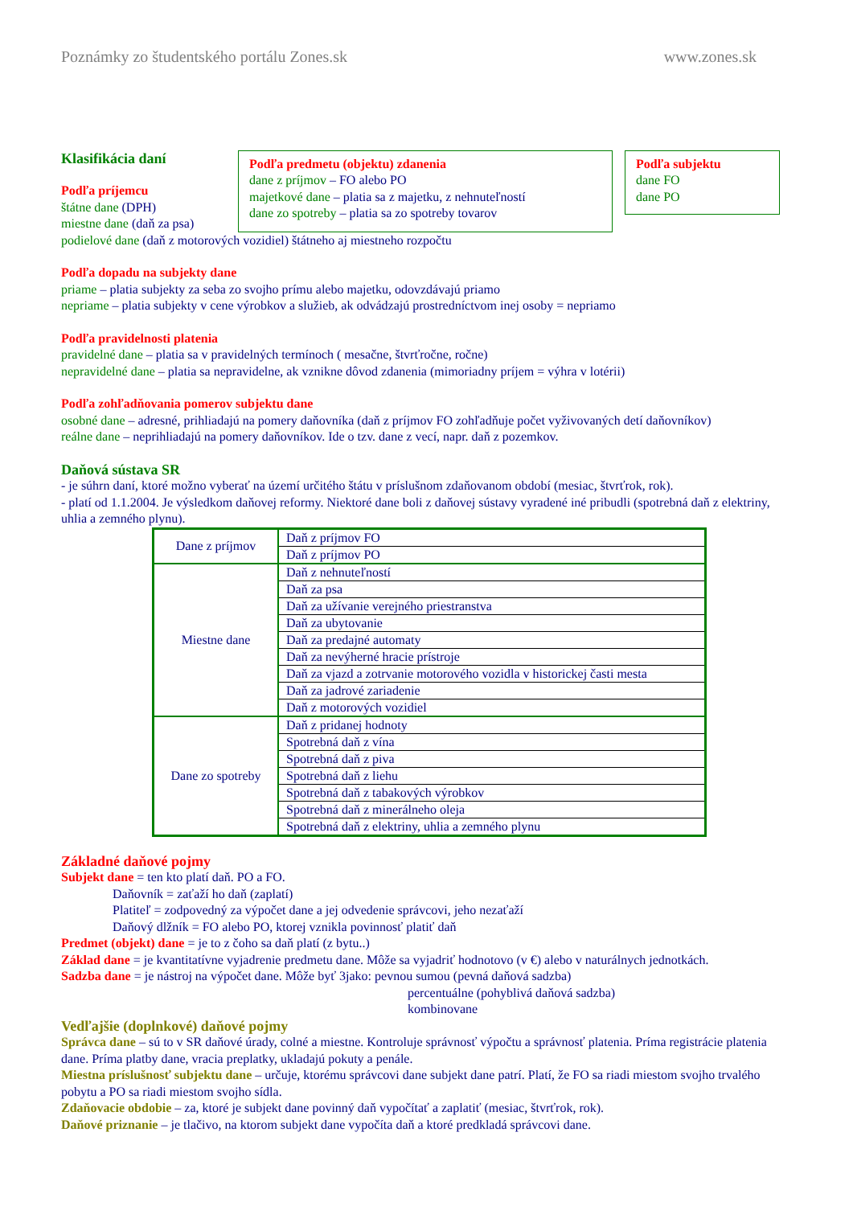Poznámky zo študentského portálu Zones.sk www.zones.sk
Klasifikácia daní
Podľa príjemcu
štátne dane (DPH)
miestne dane (daň za psa)
Podľa predmetu (objektu) zdanenia
dane z príjmov – FO alebo PO
majetkové dane – platia sa z majetku, z nehnuteľností
dane zo spotreby – platia sa zo spotreby tovarov
Podľa subjektu
dane FO
dane PO
podielové dane (daň z motorových vozidiel) štátneho aj miestneho rozpočtu
Podľa dopadu na subjekty dane
priame – platia subjekty za seba zo svojho prímu alebo majetku, odovzdávajú priamo
nepriame – platia subjekty v cene výrobkov a služieb, ak odvádzajú prostredníctvom inej osoby = nepriamo
Podľa pravidelnosti platenia
pravidelné dane – platia sa v pravidelných termínoch ( mesačne, štvrťročne, ročne)
nepravidelné dane – platia sa nepravidelne, ak vznikne dôvod zdanenia (mimoriadny príjem = výhra v lotérii)
Podľa zohľadňovania pomerov subjektu dane
osobné dane – adresné, prihliadajú na pomery daňovníka (daň z príjmov FO zohľadňuje počet vyživovaných detí daňovníkov)
reálne dane – neprihliadajú na pomery daňovníkov. Ide o tzv. dane z vecí, napr. daň z pozemkov.
Daňová sústava SR
- je súhrn daní, ktoré možno vyberať na území určitého štátu v príslušnom zdaňovanom období (mesiac, štvrťrok, rok).
- platí od 1.1.2004. Je výsledkom daňovej reformy. Niektoré dane boli z daňovej sústavy vyradené iné pribudli (spotrebná daň z elektriny, uhlia a zemného plynu).
| Dane z príjmov | Daň z príjmov FO |
| | Daň z príjmov PO |
| Miestne dane | Daň z nehnuteľností |
| | Daň za psa |
| | Daň za užívanie verejného priestranstva |
| | Daň za ubytovanie |
| | Daň za predajné automaty |
| | Daň za nevýherné hracie prístroje |
| | Daň za vjazd a zotrvanie motorového vozidla v historickej časti mesta |
| | Daň za jadrové zariadenie |
| | Daň z motorových vozidiel |
| Dane zo spotreby | Daň z pridanej hodnoty |
| | Spotrebná daň z vína |
| | Spotrebná daň z piva |
| | Spotrebná daň z liehu |
| | Spotrebná daň z tabakových výrobkov |
| | Spotrebná daň z minerálneho oleja |
| | Spotrebná daň z elektriny, uhlia a zemného plynu |
Základné daňové pojmy
Subjekt dane = ten kto platí daň. PO a FO.
Daňovník = zaťaží ho daň (zaplatí)
Platiteľ = zodpovedný za výpočet dane a jej odvedenie správcovi, jeho nezaťaží
Daňový dlžník = FO alebo PO, ktorej vznikla povinnosť platiť daň
Predmet (objekt) dane = je to z čoho sa daň platí (z bytu..)
Základ dane = je kvantitatívne vyjadrenie predmetu dane. Môže sa vyjadriť hodnotovo (v €) alebo v naturálnych jednotkách.
Sadzba dane = je nástroj na výpočet dane. Môže byť 3jako: pevnou sumou (pevná daňová sadzba)
percentuálne (pohyblivá daňová sadzba)
kombinovane
Vedľajšie (doplnkové) daňové pojmy
Správca dane – sú to v SR daňové úrady, colné a miestne. Kontroluje správnosť výpočtu a správnosť platenia. Príma registrácie platenia dane. Príma platby dane, vracia preplatky, ukladajú pokuty a penále.
Miestna príslušnosť subjektu dane – určuje, ktorému správcovi dane subjekt dane patrí. Platí, že FO sa riadi miestom svojho trvalého pobytu a PO sa riadi miestom svojho sídla.
Zdaňovacie obdobie – za, ktoré je subjekt dane povinný daň vypočítať a zaplatiť (mesiac, štvrťrok, rok).
Daňové priznanie – je tlačivo, na ktorom subjekt dane vypočíta daň a ktoré predkladá správcovi dane.